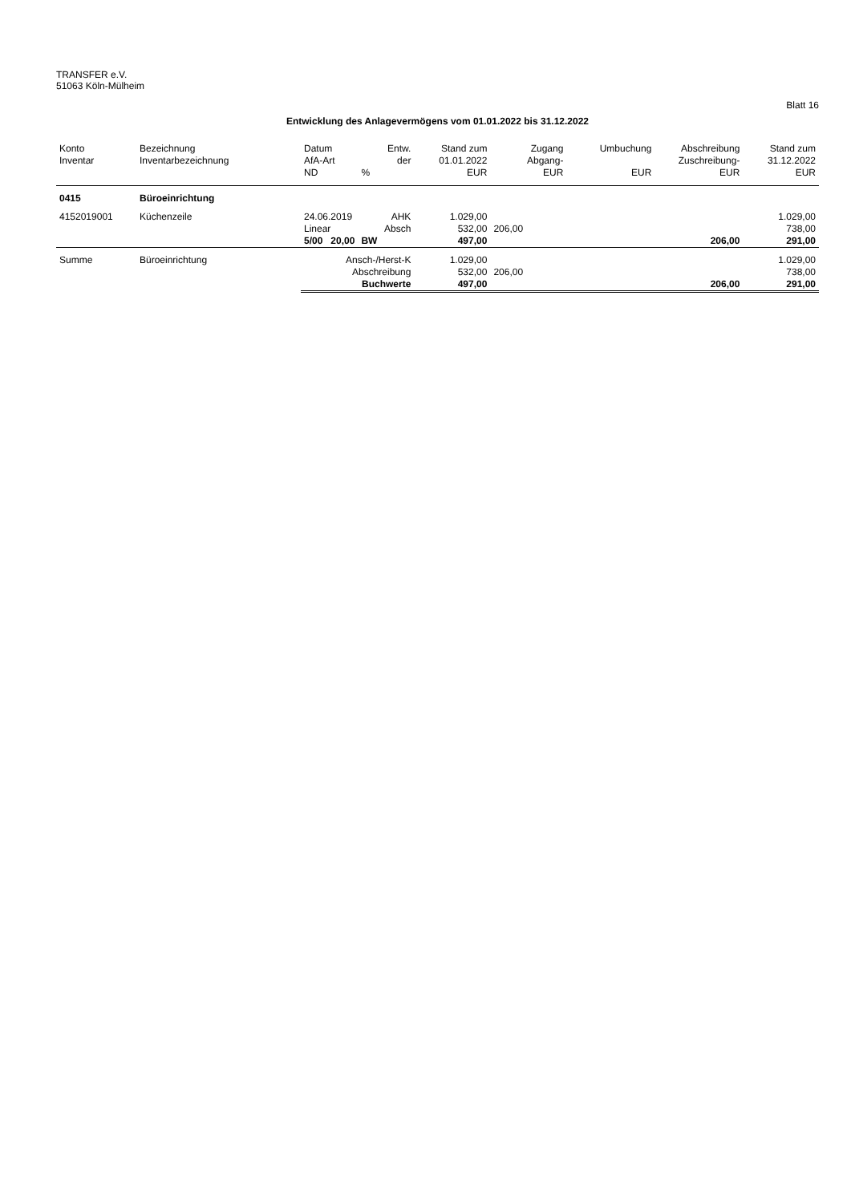TRANSFER e.V.
51063 Köln-Mülheim
Blatt 16
Entwicklung des Anlagevermögens vom 01.01.2022 bis 31.12.2022
| Konto | Bezeichnung | Datum | Entw. | Stand zum | Zugang | Umbuchung | Abschreibung | Stand zum |
| --- | --- | --- | --- | --- | --- | --- | --- | --- |
| Inventar | Inventarbezeichnung | AfA-Art | der | 01.01.2022 | Abgang- | | Zuschreibung- | 31.12.2022 |
| | | ND | % | EUR | EUR | EUR | EUR | EUR |
| 0415 | Büroeinrichtung | | | | | | | |
| 4152019001 | Küchenzeile | 24.06.2019 | AHK | 1.029,00 | | | | 1.029,00 |
| | | Linear | Absch | 532,00 | 206,00 | | | 738,00 |
| | | 5/00 20,00 | BW | 497,00 | | | 206,00 | 291,00 |
| Summe | Büroeinrichtung | Ansch-/Herst-K | | 1.029,00 | | | | 1.029,00 |
| | | Abschreibung | | 532,00 | 206,00 | | | 738,00 |
| | | Buchwerte | | 497,00 | | | 206,00 | 291,00 |